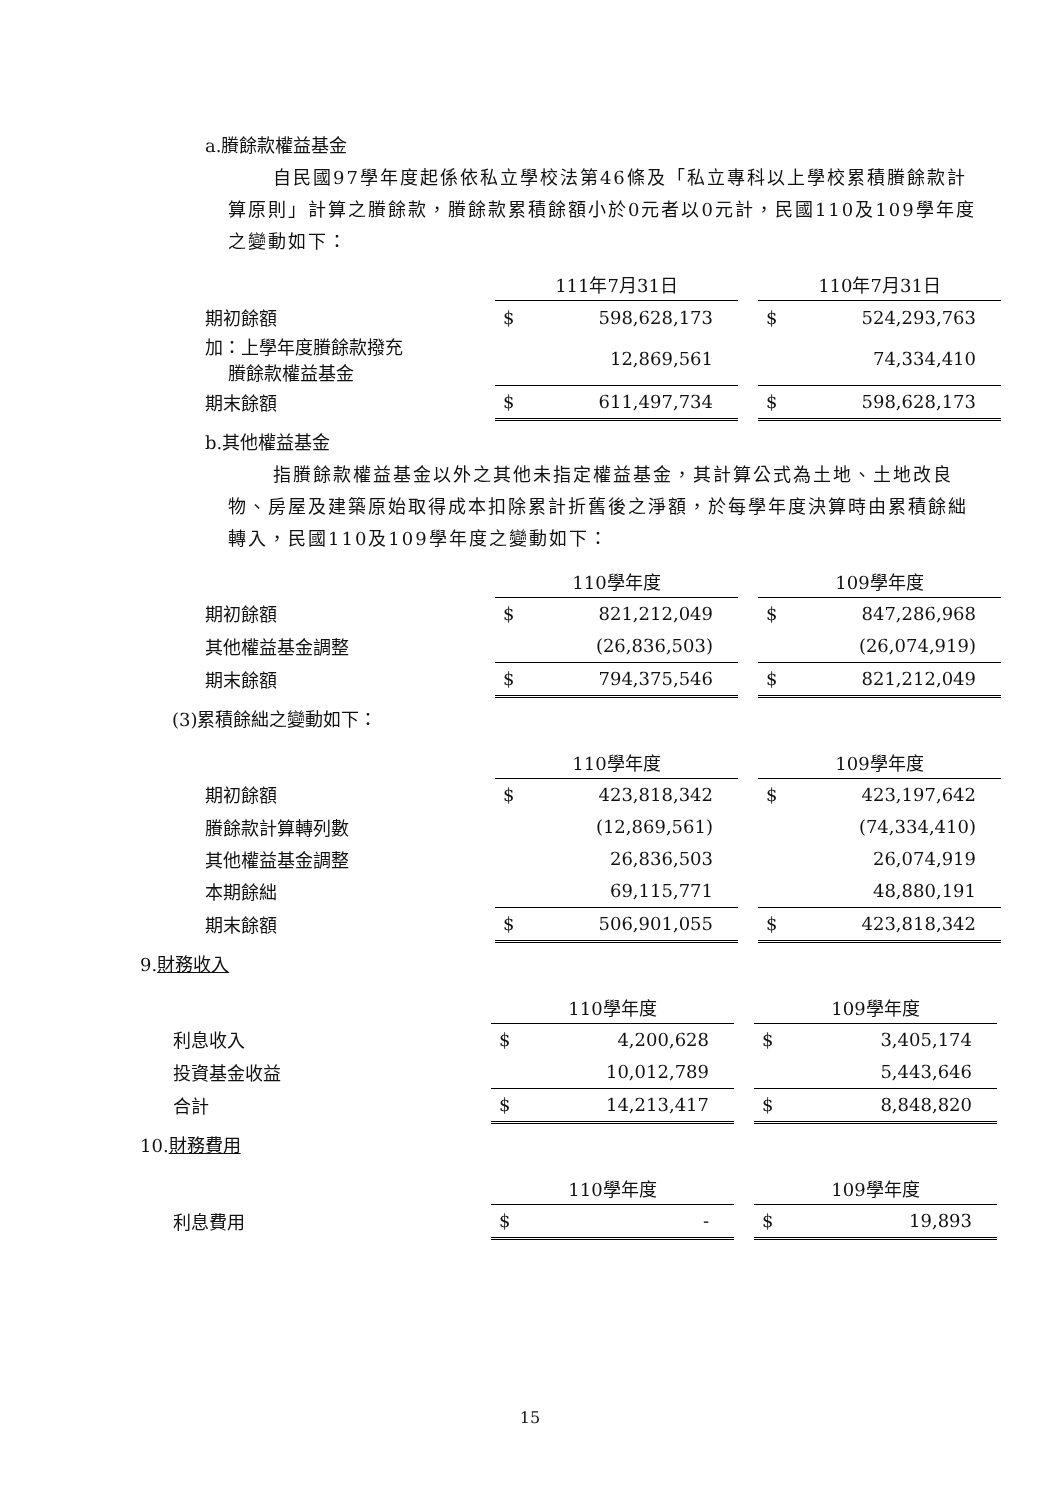a.賸餘款權益基金
自民國97學年度起係依私立學校法第46條及「私立專科以上學校累積賸餘款計算原則」計算之賸餘款，賸餘款累積餘額小於0元者以0元計，民國110及109學年度之變動如下：
| | 111年7月31日 | | | 110年7月31日 | |
| 期初餘額 | $ | 598,628,173 | | $ | 524,293,763 |
| 加：上學年度賸餘款撥充 賸餘款權益基金 | | 12,869,561 | | | 74,334,410 |
| 期末餘額 | $ | 611,497,734 | | $ | 598,628,173 |
b.其他權益基金
指賸餘款權益基金以外之其他未指定權益基金，其計算公式為土地、土地改良物、房屋及建築原始取得成本扣除累計折舊後之淨額，於每學年度決算時由累積餘絀轉入，民國110及109學年度之變動如下：
| | 110學年度 | | | 109學年度 | |
| 期初餘額 | $ | 821,212,049 | | $ | 847,286,968 |
| 其他權益基金調整 | | (26,836,503) | | | (26,074,919) |
| 期末餘額 | $ | 794,375,546 | | $ | 821,212,049 |
(3)累積餘絀之變動如下：
| | 110學年度 | | | 109學年度 | |
| 期初餘額 | $ | 423,818,342 | | $ | 423,197,642 |
| 賸餘款計算轉列數 | | (12,869,561) | | | (74,334,410) |
| 其他權益基金調整 | | 26,836,503 | | | 26,074,919 |
| 本期餘絀 | | 69,115,771 | | | 48,880,191 |
| 期末餘額 | $ | 506,901,055 | | $ | 423,818,342 |
9.財務收入
| | 110學年度 | | | 109學年度 | |
| 利息收入 | $ | 4,200,628 | | $ | 3,405,174 |
| 投資基金收益 | | 10,012,789 | | | 5,443,646 |
| 合計 | $ | 14,213,417 | | $ | 8,848,820 |
10.財務費用
| | 110學年度 | | | 109學年度 | |
| 利息費用 | $ | - | | $ | 19,893 |
15